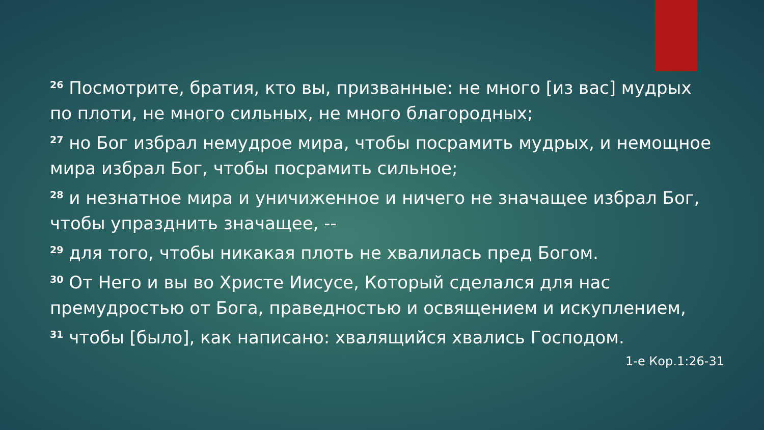<sup>26</sup> Посмотрите, братия, кто вы, призванные: не много [из вас] мудрых по плоти, не много сильных, не много благородных;
<sup>27</sup> но Бог избрал немудрое мира, чтобы посрамить мудрых, и немощное мира избрал Бог, чтобы посрамить сильное;
<sup>28</sup> и незнатное мира и уничиженное и ничего не значащее избрал Бог, чтобы упразднить значащее, --
<sup>29</sup> для того, чтобы никакая плоть не хвалилась пред Богом.
<sup>30</sup> От Него и вы во Христе Иисусе, Который сделался для нас премудростью от Бога, праведностью и освящением и искуплением,
<sup>31</sup> чтобы [было], как написано: хвалящийся хвались Господом.
1-е Кор.1:26-31